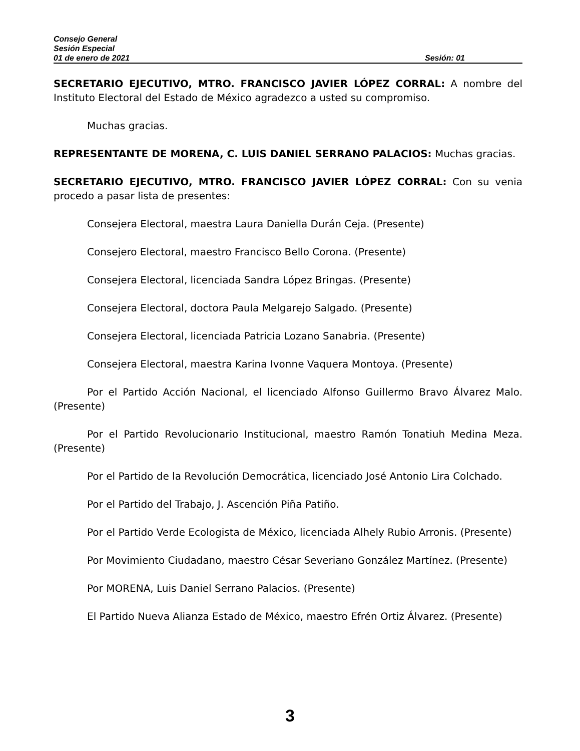Consejo General
Sesión Especial
01 de enero de 2021 Sesión: 01
SECRETARIO EJECUTIVO, MTRO. FRANCISCO JAVIER LÓPEZ CORRAL: A nombre del Instituto Electoral del Estado de México agradezco a usted su compromiso.
Muchas gracias.
REPRESENTANTE DE MORENA, C. LUIS DANIEL SERRANO PALACIOS: Muchas gracias.
SECRETARIO EJECUTIVO, MTRO. FRANCISCO JAVIER LÓPEZ CORRAL: Con su venia procedo a pasar lista de presentes:
Consejera Electoral, maestra Laura Daniella Durán Ceja. (Presente)
Consejero Electoral, maestro Francisco Bello Corona. (Presente)
Consejera Electoral, licenciada Sandra López Bringas. (Presente)
Consejera Electoral, doctora Paula Melgarejo Salgado. (Presente)
Consejera Electoral, licenciada Patricia Lozano Sanabria. (Presente)
Consejera Electoral, maestra Karina Ivonne Vaquera Montoya. (Presente)
Por el Partido Acción Nacional, el licenciado Alfonso Guillermo Bravo Álvarez Malo. (Presente)
Por el Partido Revolucionario Institucional, maestro Ramón Tonatiuh Medina Meza. (Presente)
Por el Partido de la Revolución Democrática, licenciado José Antonio Lira Colchado.
Por el Partido del Trabajo, J. Ascención Piña Patiño.
Por el Partido Verde Ecologista de México, licenciada Alhely Rubio Arronis. (Presente)
Por Movimiento Ciudadano, maestro César Severiano González Martínez. (Presente)
Por MORENA, Luis Daniel Serrano Palacios. (Presente)
El Partido Nueva Alianza Estado de México, maestro Efrén Ortiz Álvarez. (Presente)
3